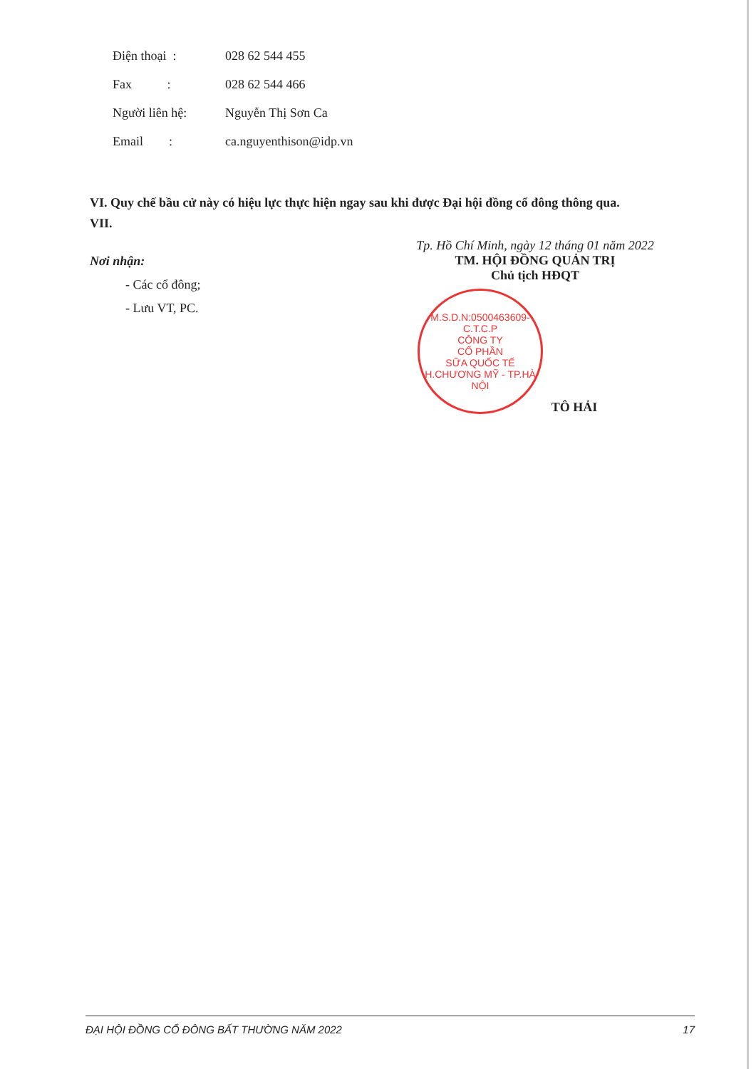Điện thoại : 028 62 544 455
Fax : 028 62 544 466
Người liên hệ: Nguyễn Thị Sơn Ca
Email : ca.nguyenthison@idp.vn
VI. Quy chế bầu cử này có hiệu lực thực hiện ngay sau khi được Đại hội đồng cổ đông thông qua.
VII.
Nơi nhận:
- Các cổ đông;
- Lưu VT, PC.
Tp. Hồ Chí Minh, ngày 12 tháng 01 năm 2022
TM. HỘI ĐỒNG QUẢN TRỊ
Chủ tịch HĐQT
M.S.D.N:0500463609-C.T.C.P
CÔNG TY
CỔ PHẦN
SỮA QUỐC TẾ
H.CHƯƠNG MỸ - TP.HÀ NỘI
TÔ HẢI
ĐẠI HỘI ĐỒNG CỔ ĐÔNG BẤT THƯỜNG NĂM 2022 17